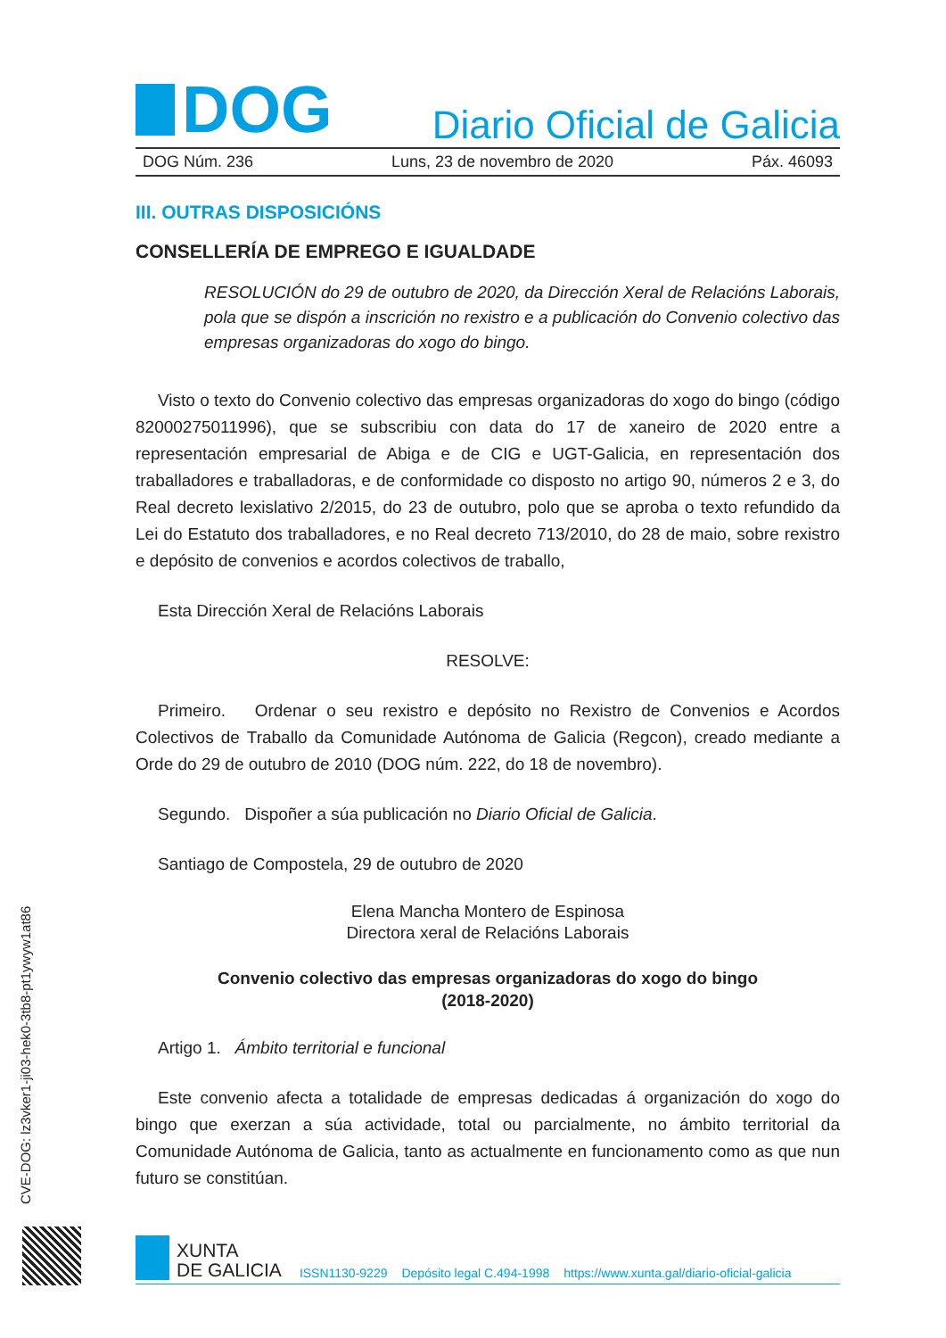DOG
Diario Oficial de Galicia
DOG Núm. 236 Luns, 23 de novembro de 2020 Páx. 46093
III. OUTRAS DISPOSICIÓNS
CONSELLERÍA DE EMPREGO E IGUALDADE
RESOLUCIÓN do 29 de outubro de 2020, da Dirección Xeral de Relacións Laborais, pola que se dispón a inscrición no rexistro e a publicación do Convenio colectivo das empresas organizadoras do xogo do bingo.
Visto o texto do Convenio colectivo das empresas organizadoras do xogo do bingo (código 82000275011996), que se subscribiu con data do 17 de xaneiro de 2020 entre a representación empresarial de Abiga e de CIG e UGT-Galicia, en representación dos traballadores e traballadoras, e de conformidade co disposto no artigo 90, números 2 e 3, do Real decreto lexislativo 2/2015, do 23 de outubro, polo que se aproba o texto refundido da Lei do Estatuto dos traballadores, e no Real decreto 713/2010, do 28 de maio, sobre rexistro e depósito de convenios e acordos colectivos de traballo,
Esta Dirección Xeral de Relacións Laborais
RESOLVE:
Primeiro. Ordenar o seu rexistro e depósito no Rexistro de Convenios e Acordos Colectivos de Traballo da Comunidade Autónoma de Galicia (Regcon), creado mediante a Orde do 29 de outubro de 2010 (DOG núm. 222, do 18 de novembro).
Segundo. Dispoñer a súa publicación no Diario Oficial de Galicia.
Santiago de Compostela, 29 de outubro de 2020
Elena Mancha Montero de Espinosa
Directora xeral de Relacións Laborais
Convenio colectivo das empresas organizadoras do xogo do bingo
(2018-2020)
Artigo 1. Ámbito territorial e funcional
Este convenio afecta a totalidade de empresas dedicadas á organización do xogo do bingo que exerzan a súa actividade, total ou parcialmente, no ámbito territorial da Comunidade Autónoma de Galicia, tanto as actualmente en funcionamento como as que nun futuro se constitúan.
CVE-DOG: lz3vker1-ji03-hek0-3tb8-pt1ywyw1at86
XUNTA
DE GALICIA
ISSN1130-9229 Depósito legal C.494-1998 https://www.xunta.gal/diario-oficial-galicia